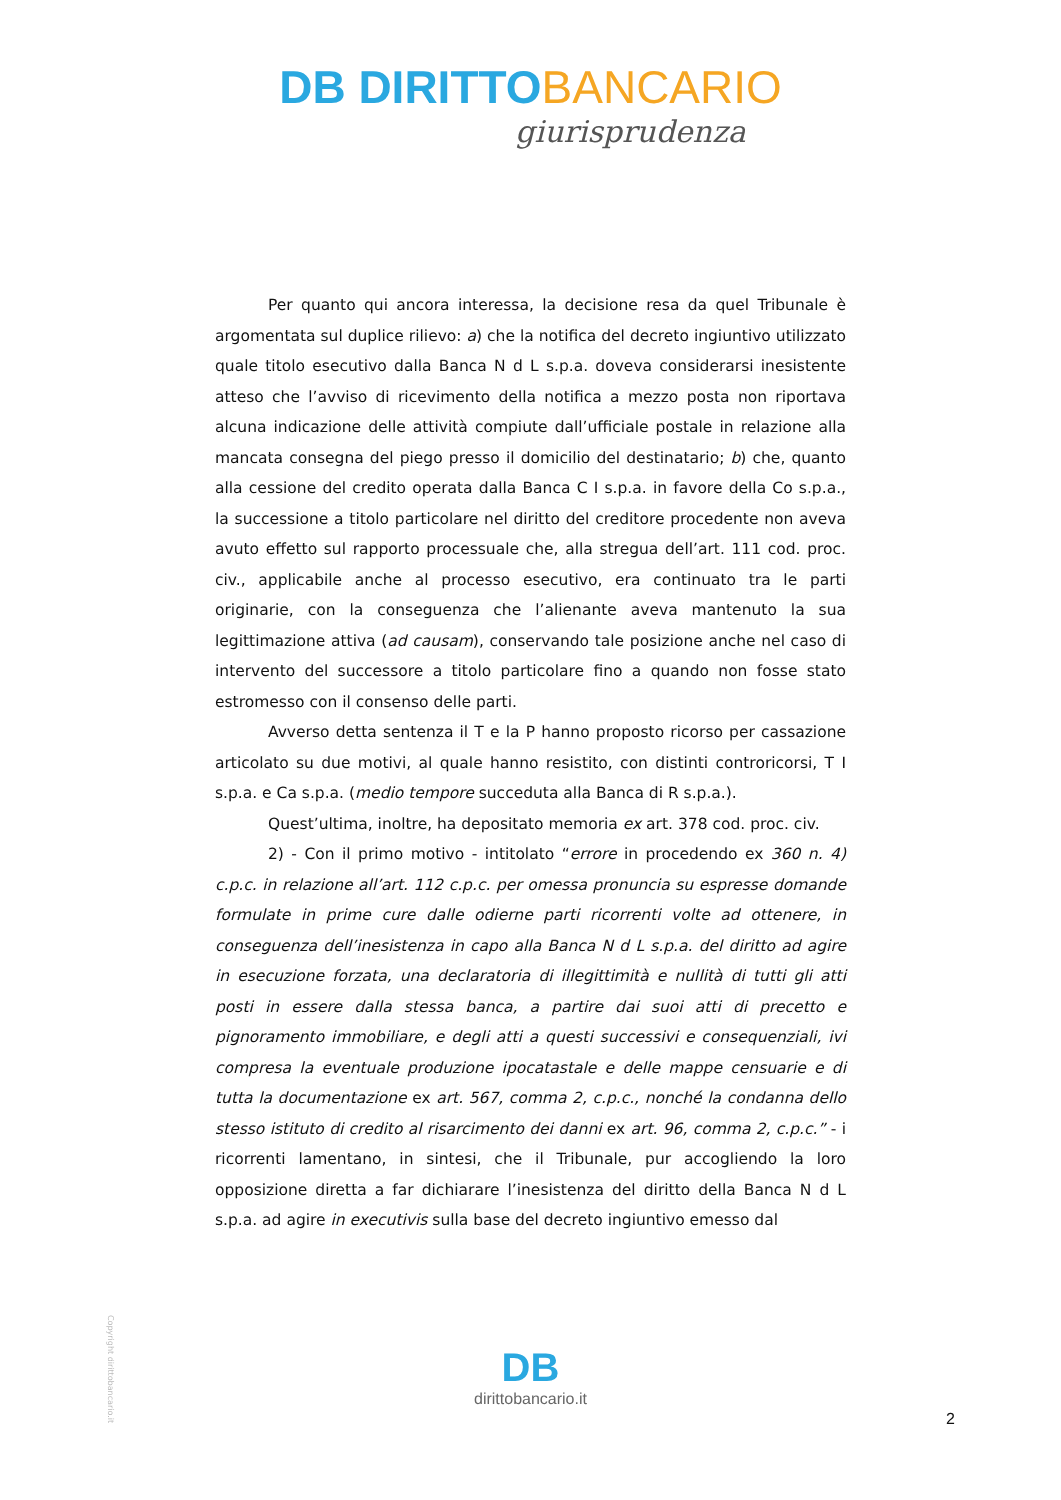DB DIRITTOBANCARIO
giurisprudenza
Per quanto qui ancora interessa, la decisione resa da quel Tribunale è argomentata sul duplice rilievo: a) che la notifica del decreto ingiuntivo utilizzato quale titolo esecutivo dalla Banca N d L s.p.a. doveva considerarsi inesistente atteso che l’avviso di ricevimento della notifica a mezzo posta non riportava alcuna indicazione delle attività compiute dall’ufficiale postale in relazione alla mancata consegna del piego presso il domicilio del destinatario; b) che, quanto alla cessione del credito operata dalla Banca C I s.p.a. in favore della Co s.p.a., la successione a titolo particolare nel diritto del creditore procedente non aveva avuto effetto sul rapporto processuale che, alla stregua dell’art. 111 cod. proc. civ., applicabile anche al processo esecutivo, era continuato tra le parti originarie, con la conseguenza che l’alienante aveva mantenuto la sua legittimazione attiva (ad causam), conservando tale posizione anche nel caso di intervento del successore a titolo particolare fino a quando non fosse stato estromesso con il consenso delle parti.
Avverso detta sentenza il T e la P hanno proposto ricorso per cassazione articolato su due motivi, al quale hanno resistito, con distinti controricorsi, T I s.p.a. e Ca s.p.a. (medio tempore succeduta alla Banca di R s.p.a.).
Quest’ultima, inoltre, ha depositato memoria ex art. 378 cod. proc. civ.
2) - Con il primo motivo - intitolato “errore in procedendo ex 360 n. 4) c.p.c. in relazione all’art. 112 c.p.c. per omessa pronuncia su espresse domande formulate in prime cure dalle odierne parti ricorrenti volte ad ottenere, in conseguenza dell’inesistenza in capo alla Banca N d L s.p.a. del diritto ad agire in esecuzione forzata, una declaratoria di illegittimità e nullità di tutti gli atti posti in essere dalla stessa banca, a partire dai suoi atti di precetto e pignoramento immobiliare, e degli atti a questi successivi e consequenziali, ivi compresa la eventuale produzione ipocatastale e delle mappe censuarie e di tutta la documentazione ex art. 567, comma 2, c.p.c., nonché la condanna dello stesso istituto di credito al risarcimento dei danni ex art. 96, comma 2, c.p.c.” - i ricorrenti lamentano, in sintesi, che il Tribunale, pur accogliendo la loro opposizione diretta a far dichiarare l’inesistenza del diritto della Banca N d L s.p.a. ad agire in executivis sulla base del decreto ingiuntivo emesso dal
Copyright dirittobancario.it
DB
dirittobancario.it
2